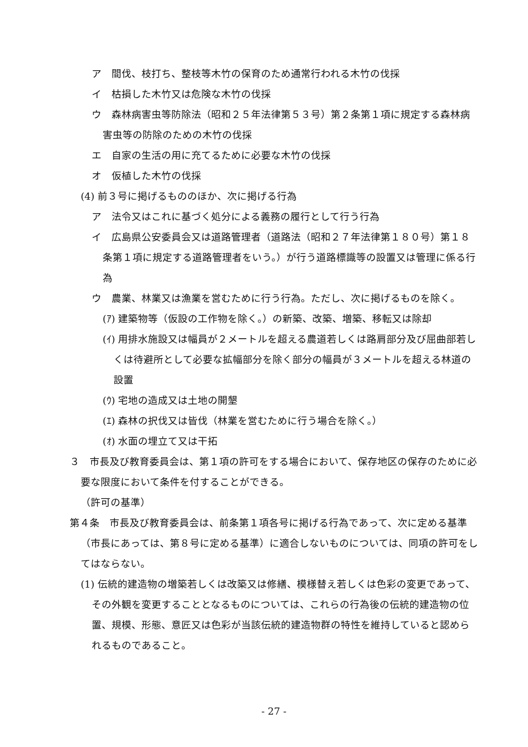ア　間伐、枝打ち、整枝等木竹の保育のため通常行われる木竹の伐採
イ　枯損した木竹又は危険な木竹の伐採
ウ　森林病害虫等防除法（昭和２５年法律第５３号）第２条第１項に規定する森林病害虫等の防除のための木竹の伐採
エ　自家の生活の用に充てるために必要な木竹の伐採
オ　仮植した木竹の伐採
(4) 前３号に掲げるもののほか、次に掲げる行為
ア　法令又はこれに基づく処分による義務の履行として行う行為
イ　広島県公安委員会又は道路管理者（道路法（昭和２７年法律第１８０号）第１８条第１項に規定する道路管理者をいう。）が行う道路標識等の設置又は管理に係る行為
ウ　農業、林業又は漁業を営むために行う行為。ただし、次に掲げるものを除く。
(ｱ) 建築物等（仮設の工作物を除く。）の新築、改築、増築、移転又は除却
(ｲ) 用排水施設又は幅員が２メートルを超える農道若しくは路肩部分及び屈曲部若しくは待避所として必要な拡幅部分を除く部分の幅員が３メートルを超える林道の設置
(ｳ) 宅地の造成又は土地の開墾
(ｴ) 森林の択伐又は皆伐（林業を営むために行う場合を除く。）
(ｵ) 水面の埋立て又は干拓
３　市長及び教育委員会は、第１項の許可をする場合において、保存地区の保存のために必要な限度において条件を付することができる。
（許可の基準）
第４条　市長及び教育委員会は、前条第１項各号に掲げる行為であって、次に定める基準（市長にあっては、第８号に定める基準）に適合しないものについては、同項の許可をしてはならない。
(1) 伝統的建造物の増築若しくは改築又は修繕、模様替え若しくは色彩の変更であって、その外観を変更することとなるものについては、これらの行為後の伝統的建造物の位置、規模、形態、意匠又は色彩が当該伝統的建造物群の特性を維持していると認められるものであること。
- 27 -